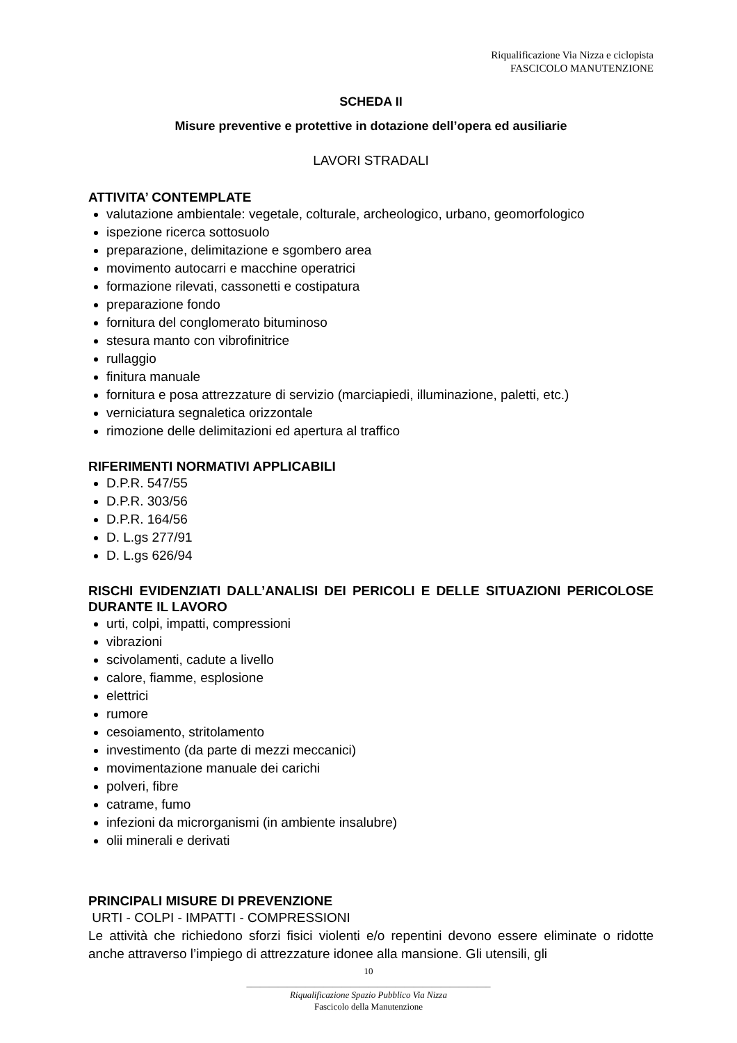Riqualificazione Via Nizza e ciclopista
FASCICOLO MANUTENZIONE
SCHEDA II
Misure preventive e protettive in dotazione dell’opera ed ausiliarie
LAVORI STRADALI
ATTIVITA’ CONTEMPLATE
valutazione ambientale: vegetale, colturale, archeologico, urbano, geomorfologico
ispezione ricerca sottosuolo
preparazione, delimitazione e sgombero area
movimento autocarri e macchine operatrici
formazione rilevati, cassonetti e costipatura
preparazione fondo
fornitura del conglomerato bituminoso
stesura manto con vibrofinitrice
rullaggio
finitura manuale
fornitura e posa attrezzature di servizio (marciapiedi, illuminazione, paletti, etc.)
verniciatura segnaletica orizzontale
rimozione delle delimitazioni ed apertura al traffico
RIFERIMENTI NORMATIVI APPLICABILI
D.P.R. 547/55
D.P.R. 303/56
D.P.R. 164/56
D. L.gs 277/91
D. L.gs 626/94
RISCHI EVIDENZIATI DALL’ANALISI DEI PERICOLI E DELLE SITUAZIONI PERICOLOSE DURANTE IL LAVORO
urti, colpi, impatti, compressioni
vibrazioni
scivolamenti, cadute a livello
calore, fiamme, esplosione
elettrici
rumore
cesoiamento, stritolamento
investimento (da parte di mezzi meccanici)
movimentazione manuale dei carichi
polveri, fibre
catrame, fumo
infezioni da microrganismi (in ambiente insalubre)
olii minerali e derivati
PRINCIPALI MISURE DI PREVENZIONE
URTI - COLPI - IMPATTI - COMPRESSIONI
Le attività che richiedono sforzi fisici violenti e/o repentini devono essere eliminate o ridotte anche attraverso l’impiego di attrezzature idonee alla mansione. Gli utensili, gli
10
______________________________________________________
Riqualificazione Spazio Pubblico Via Nizza
Fascicolo della Manutenzione